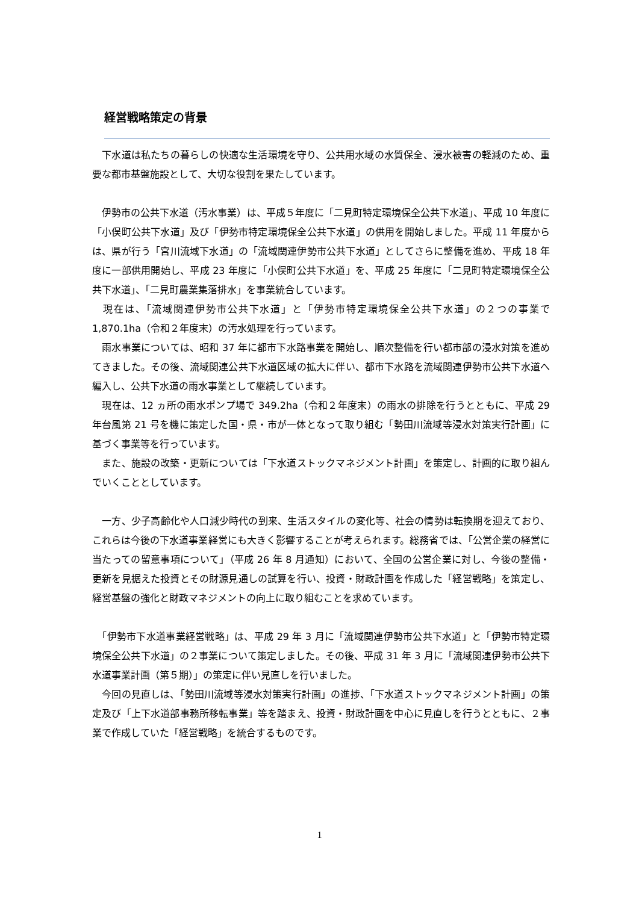経営戦略策定の背景
　下水道は私たちの暮らしの快適な生活環境を守り、公共用水域の水質保全、浸水被害の軽減のため、重要な都市基盤施設として、大切な役割を果たしています。
　伊勢市の公共下水道（汚水事業）は、平成５年度に「二見町特定環境保全公共下水道」、平成 10 年度に「小俣町公共下水道」及び「伊勢市特定環境保全公共下水道」の供用を開始しました。平成 11 年度からは、県が行う「宮川流域下水道」の「流域関連伊勢市公共下水道」としてさらに整備を進め、平成 18 年度に一部供用開始し、平成 23 年度に「小俣町公共下水道」を、平成 25 年度に「二見町特定環境保全公共下水道」、「二見町農業集落排水」を事業統合しています。
　現在は、「流域関連伊勢市公共下水道」と「伊勢市特定環境保全公共下水道」の２つの事業で 1,870.1ha（令和２年度末）の汚水処理を行っています。
　雨水事業については、昭和 37 年に都市下水路事業を開始し、順次整備を行い都市部の浸水対策を進めてきました。その後、流域関連公共下水道区域の拡大に伴い、都市下水路を流域関連伊勢市公共下水道へ編入し、公共下水道の雨水事業として継続しています。
　現在は、12 ヵ所の雨水ポンプ場で 349.2ha（令和２年度末）の雨水の排除を行うとともに、平成 29 年台風第 21 号を機に策定した国・県・市が一体となって取り組む「勢田川流域等浸水対策実行計画」に基づく事業等を行っています。
　また、施設の改築・更新については「下水道ストックマネジメント計画」を策定し、計画的に取り組んでいくこととしています。
　一方、少子高齢化や人口減少時代の到来、生活スタイルの変化等、社会の情勢は転換期を迎えており、これらは今後の下水道事業経営にも大きく影響することが考えられます。総務省では、「公営企業の経営に当たっての留意事項について」（平成 26 年 8 月通知）において、全国の公営企業に対し、今後の整備・更新を見据えた投資とその財源見通しの試算を行い、投資・財政計画を作成した「経営戦略」を策定し、経営基盤の強化と財政マネジメントの向上に取り組むことを求めています。
　「伊勢市下水道事業経営戦略」は、平成 29 年 3 月に「流域関連伊勢市公共下水道」と「伊勢市特定環境保全公共下水道」の２事業について策定しました。その後、平成 31 年 3 月に「流域関連伊勢市公共下水道事業計画（第５期）」の策定に伴い見直しを行いました。
　今回の見直しは、「勢田川流域等浸水対策実行計画」の進捗、「下水道ストックマネジメント計画」の策定及び「上下水道部事務所移転事業」等を踏まえ、投資・財政計画を中心に見直しを行うとともに、２事業で作成していた「経営戦略」を統合するものです。
1